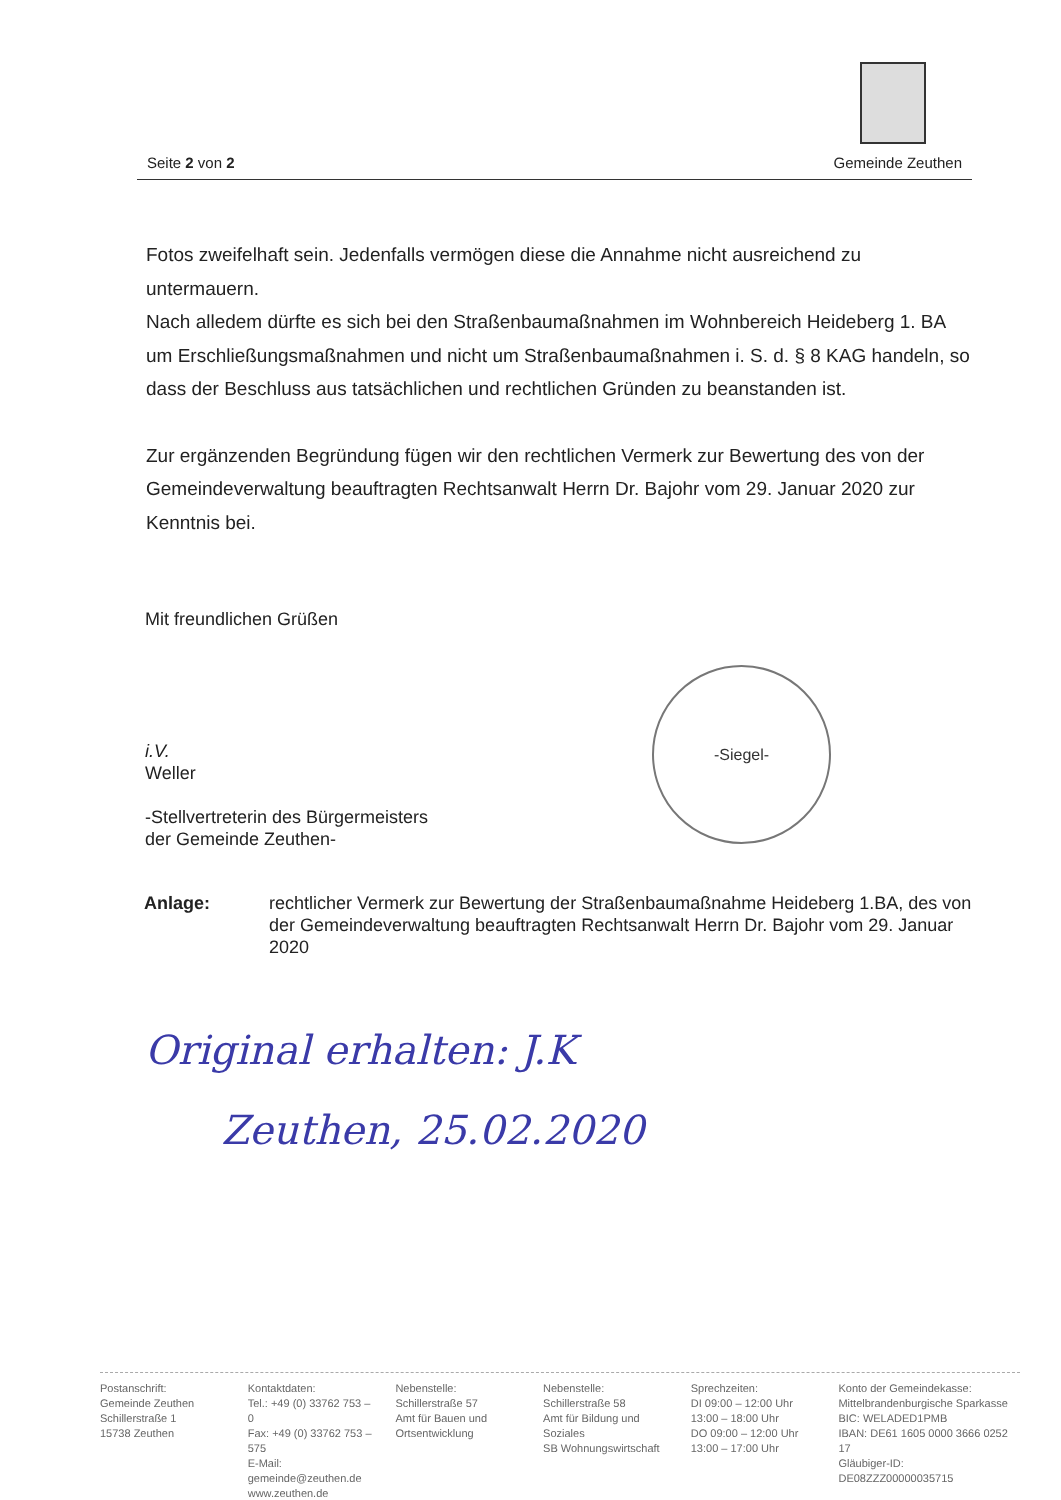Seite 2 von 2 Gemeinde Zeuthen
Fotos zweifelhaft sein. Jedenfalls vermögen diese die Annahme nicht ausreichend zu untermauern.
Nach alledem dürfte es sich bei den Straßenbaumaßnahmen im Wohnbereich Heideberg 1. BA um Erschließungsmaßnahmen und nicht um Straßenbaumaßnahmen i. S. d. § 8 KAG handeln, so dass der Beschluss aus tatsächlichen und rechtlichen Gründen zu beanstanden ist.
Zur ergänzenden Begründung fügen wir den rechtlichen Vermerk zur Bewertung des von der Gemeindeverwaltung beauftragten Rechtsanwalt Herrn Dr. Bajohr vom 29. Januar 2020 zur Kenntnis bei.
Mit freundlichen Grüßen
i.V.
Weller
-Stellvertreterin des Bürgermeisters
der Gemeinde Zeuthen-
-Siegel-
Anlage: rechtlicher Vermerk zur Bewertung der Straßenbaumaßnahme Heideberg 1.BA, des von der Gemeindeverwaltung beauftragten Rechtsanwalt Herrn Dr. Bajohr vom 29. Januar 2020
Original erhalten: J.K
Zeuthen, 25.02.2020
Postanschrift:
Gemeinde Zeuthen
Schillerstraße 1
15738 Zeuthen
Kontaktdaten:
Tel.: +49 (0) 33762 753 – 0
Fax: +49 (0) 33762 753 – 575
E-Mail: gemeinde@zeuthen.de
www.zeuthen.de
Nebenstelle:
Schillerstraße 57
Amt für Bauen und
Ortsentwicklung
Nebenstelle:
Schillerstraße 58
Amt für Bildung und
Soziales
SB Wohnungswirtschaft
Sprechzeiten:
DI 09:00 – 12:00 Uhr
13:00 – 18:00 Uhr
DO 09:00 – 12:00 Uhr
13:00 – 17:00 Uhr
Konto der Gemeindekasse:
Mittelbrandenburgische Sparkasse
BIC: WELADED1PMB
IBAN: DE61 1605 0000 3666 0252 17
Gläubiger-ID: DE08ZZZ00000035715